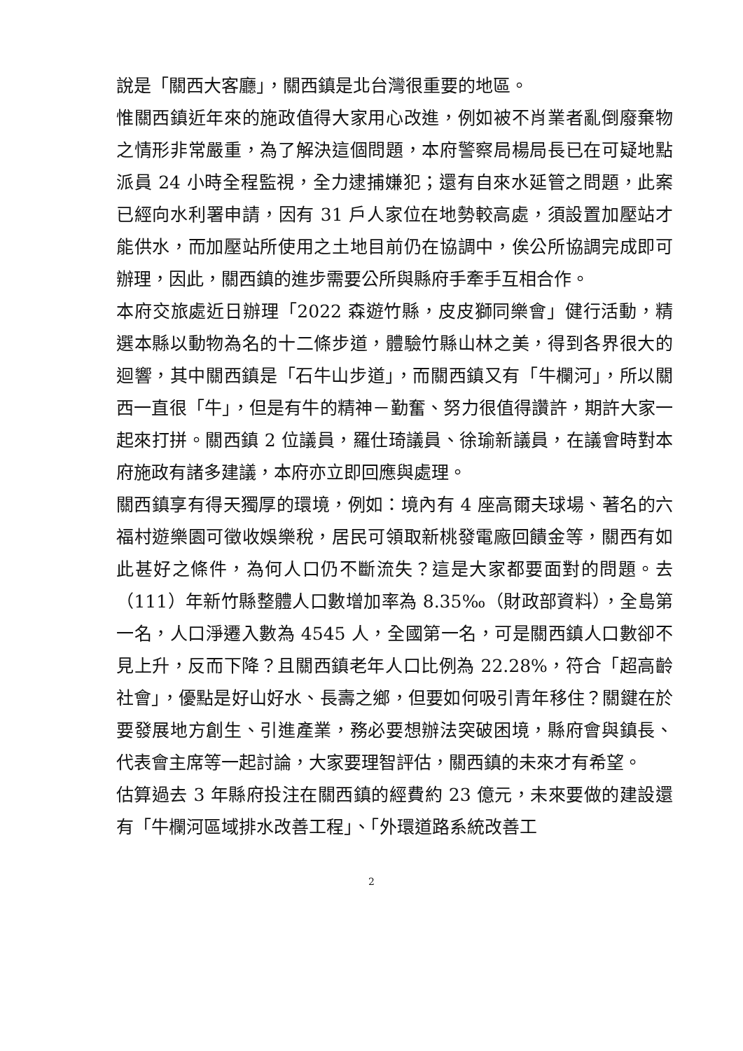說是「關西大客廳」，關西鎮是北台灣很重要的地區。
惟關西鎮近年來的施政值得大家用心改進，例如被不肖業者亂倒廢棄物之情形非常嚴重，為了解決這個問題，本府警察局楊局長已在可疑地點派員 24 小時全程監視，全力逮捕嫌犯；還有自來水延管之問題，此案已經向水利署申請，因有 31 戶人家位在地勢較高處，須設置加壓站才能供水，而加壓站所使用之土地目前仍在協調中，俟公所協調完成即可辦理，因此，關西鎮的進步需要公所與縣府手牽手互相合作。
本府交旅處近日辦理「2022 森遊竹縣，皮皮獅同樂會」健行活動，精選本縣以動物為名的十二條步道，體驗竹縣山林之美，得到各界很大的迴響，其中關西鎮是「石牛山步道」，而關西鎮又有「牛欄河」，所以關西一直很「牛」，但是有牛的精神－勤奮、努力很值得讚許，期許大家一起來打拼。關西鎮 2 位議員，羅仕琦議員、徐瑜新議員，在議會時對本府施政有諸多建議，本府亦立即回應與處理。
關西鎮享有得天獨厚的環境，例如：境內有 4 座高爾夫球場、著名的六福村遊樂園可徵收娛樂稅，居民可領取新桃發電廠回饋金等，關西有如此甚好之條件，為何人口仍不斷流失？這是大家都要面對的問題。去（111）年新竹縣整體人口數增加率為 8.35‰（財政部資料），全島第一名，人口淨遷入數為 4545 人，全國第一名，可是關西鎮人口數卻不見上升，反而下降？且關西鎮老年人口比例為 22.28%，符合「超高齡社會」，優點是好山好水、長壽之鄉，但要如何吸引青年移住？關鍵在於要發展地方創生、引進產業，務必要想辦法突破困境，縣府會與鎮長、代表會主席等一起討論，大家要理智評估，關西鎮的未來才有希望。
估算過去 3 年縣府投注在關西鎮的經費約 23 億元，未來要做的建設還有「牛欄河區域排水改善工程」、「外環道路系統改善工
2